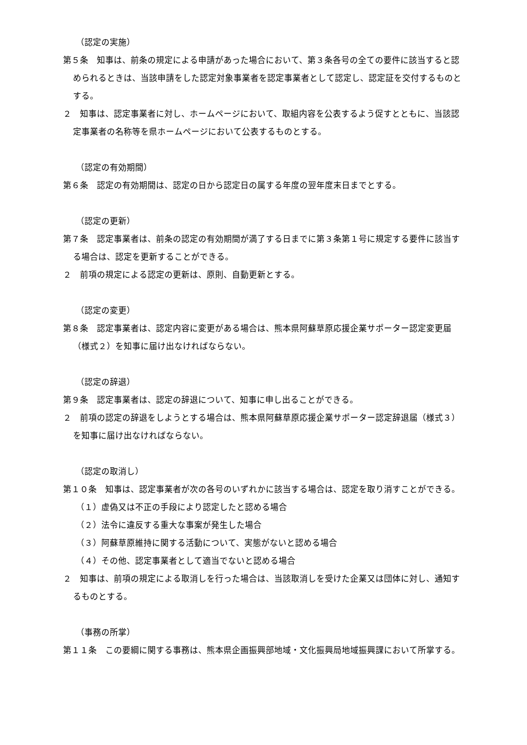（認定の実施）
第５条　知事は、前条の規定による申請があった場合において、第３条各号の全ての要件に該当すると認められるときは、当該申請をした認定対象事業者を認定事業者として認定し、認定証を交付するものとする。
２　知事は、認定事業者に対し、ホームページにおいて、取組内容を公表するよう促すとともに、当該認定事業者の名称等を県ホームページにおいて公表するものとする。
（認定の有効期間）
第６条　認定の有効期間は、認定の日から認定日の属する年度の翌年度末日までとする。
（認定の更新）
第７条　認定事業者は、前条の認定の有効期間が満了する日までに第３条第１号に規定する要件に該当する場合は、認定を更新することができる。
２　前項の規定による認定の更新は、原則、自動更新とする。
（認定の変更）
第８条　認定事業者は、認定内容に変更がある場合は、熊本県阿蘇草原応援企業サポーター認定変更届（様式２）を知事に届け出なければならない。
（認定の辞退）
第９条　認定事業者は、認定の辞退について、知事に申し出ることができる。
２　前項の認定の辞退をしようとする場合は、熊本県阿蘇草原応援企業サポーター認定辞退届（様式３）を知事に届け出なければならない。
（認定の取消し）
第１０条　知事は、認定事業者が次の各号のいずれかに該当する場合は、認定を取り消すことができる。
（１）虚偽又は不正の手段により認定したと認める場合
（２）法令に違反する重大な事案が発生した場合
（３）阿蘇草原維持に関する活動について、実態がないと認める場合
（４）その他、認定事業者として適当でないと認める場合
２　知事は、前項の規定による取消しを行った場合は、当該取消しを受けた企業又は団体に対し、通知するものとする。
（事務の所掌）
第１１条　この要綱に関する事務は、熊本県企画振興部地域・文化振興局地域振興課において所掌する。